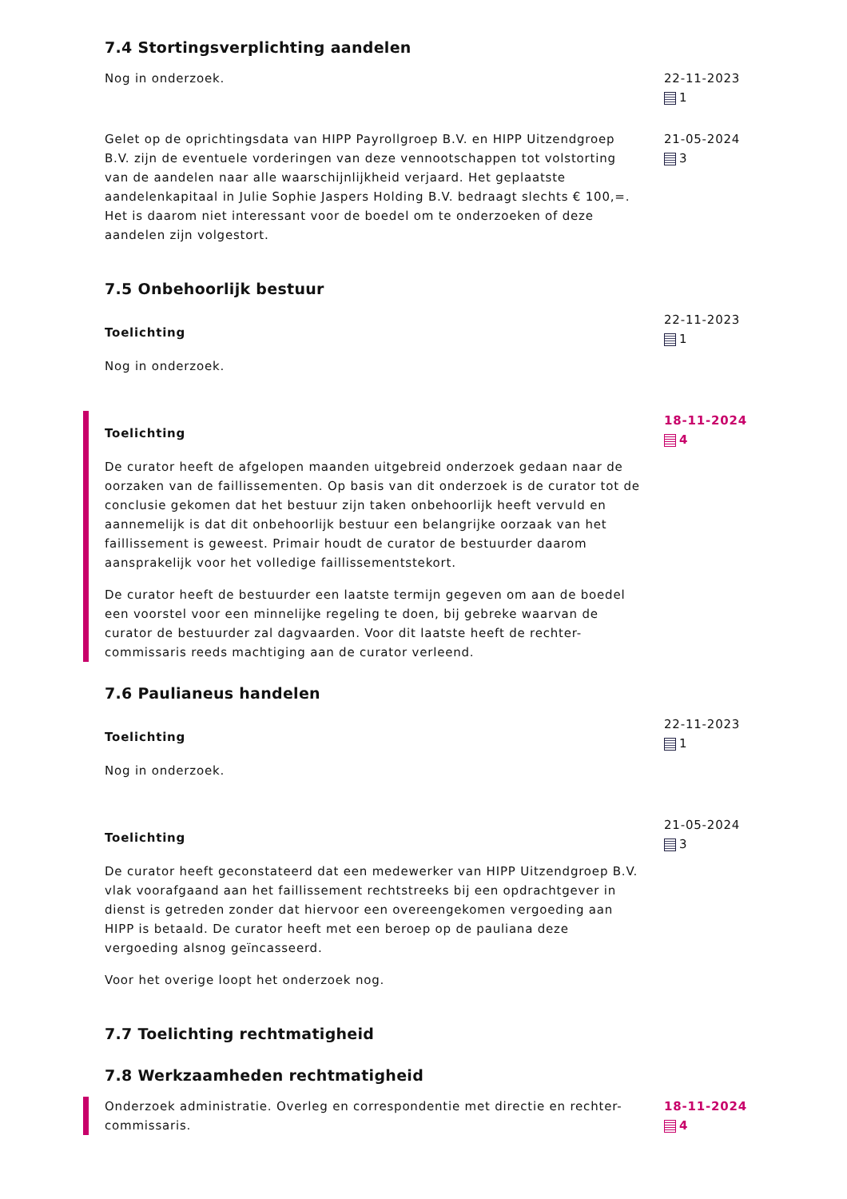7.4 Stortingsverplichting aandelen
Nog in onderzoek. 22-11-2023
1
Gelet op de oprichtingsdata van HIPP Payrollgroep B.V. en HIPP Uitzendgroep B.V. zijn de eventuele vorderingen van deze vennootschappen tot volstorting van de aandelen naar alle waarschijnlijkheid verjaard. Het geplaatste aandelenkapitaal in Julie Sophie Jaspers Holding B.V. bedraagt slechts € 100,=. Het is daarom niet interessant voor de boedel om te onderzoeken of deze aandelen zijn volgestort.
21-05-2024
3
7.5 Onbehoorlijk bestuur
Toelichting
Nog in onderzoek.
22-11-2023
1
Toelichting
De curator heeft de afgelopen maanden uitgebreid onderzoek gedaan naar de oorzaken van de faillissementen. Op basis van dit onderzoek is de curator tot de conclusie gekomen dat het bestuur zijn taken onbehoorlijk heeft vervuld en aannemelijk is dat dit onbehoorlijk bestuur een belangrijke oorzaak van het faillissement is geweest. Primair houdt de curator de bestuurder daarom aansprakelijk voor het volledige faillissementstekort.
De curator heeft de bestuurder een laatste termijn gegeven om aan de boedel een voorstel voor een minnelijke regeling te doen, bij gebreke waarvan de curator de bestuurder zal dagvaarden. Voor dit laatste heeft de rechter-commissaris reeds machtiging aan de curator verleend.
18-11-2024
4
7.6 Paulianeus handelen
Toelichting
Nog in onderzoek.
22-11-2023
1
Toelichting
De curator heeft geconstateerd dat een medewerker van HIPP Uitzendgroep B.V. vlak voorafgaand aan het faillissement rechtstreeks bij een opdrachtgever in dienst is getreden zonder dat hiervoor een overeengekomen vergoeding aan HIPP is betaald. De curator heeft met een beroep op de pauliana deze vergoeding alsnog geïncasseerd.
Voor het overige loopt het onderzoek nog.
21-05-2024
3
7.7 Toelichting rechtmatigheid
7.8 Werkzaamheden rechtmatigheid
Onderzoek administratie. Overleg en correspondentie met directie en rechter-commissaris.
18-11-2024
4